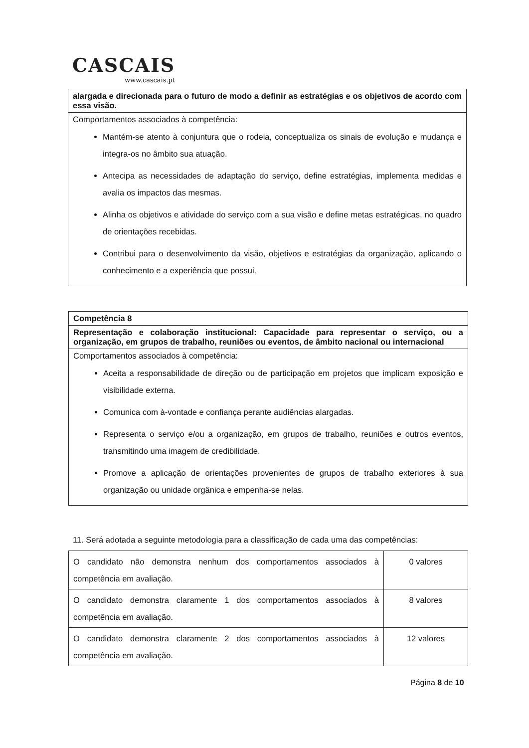CASCAIS
www.cascais.pt
| alargada e direcionada para o futuro de modo a definir as estratégias e os objetivos de acordo com essa visão. |
| Comportamentos associados à competência: Mantém-se atento à conjuntura que o rodeia, conceptualiza os sinais de evolução e mudança e integra-os no âmbito sua atuação. Antecipa as necessidades de adaptação do serviço, define estratégias, implementa medidas e avalia os impactos das mesmas. Alinha os objetivos e atividade do serviço com a sua visão e define metas estratégicas, no quadro de orientações recebidas. Contribui para o desenvolvimento da visão, objetivos e estratégias da organização, aplicando o conhecimento e a experiência que possui. |
| Competência 8 |
| Representação e colaboração institucional: Capacidade para representar o serviço, ou a organização, em grupos de trabalho, reuniões ou eventos, de âmbito nacional ou internacional |
| Comportamentos associados à competência: Aceita a responsabilidade de direção ou de participação em projetos que implicam exposição e visibilidade externa. Comunica com à-vontade e confiança perante audiências alargadas. Representa o serviço e/ou a organização, em grupos de trabalho, reuniões e outros eventos, transmitindo uma imagem de credibilidade. Promove a aplicação de orientações provenientes de grupos de trabalho exteriores à sua organização ou unidade orgânica e empenha-se nelas. |
11. Será adotada a seguinte metodologia para a classificação de cada uma das competências:
| O candidato não demonstra nenhum dos comportamentos associados à competência em avaliação. | 0 valores |
| O candidato demonstra claramente 1 dos comportamentos associados à competência em avaliação. | 8 valores |
| O candidato demonstra claramente 2 dos comportamentos associados à competência em avaliação. | 12 valores |
Página 8 de 10